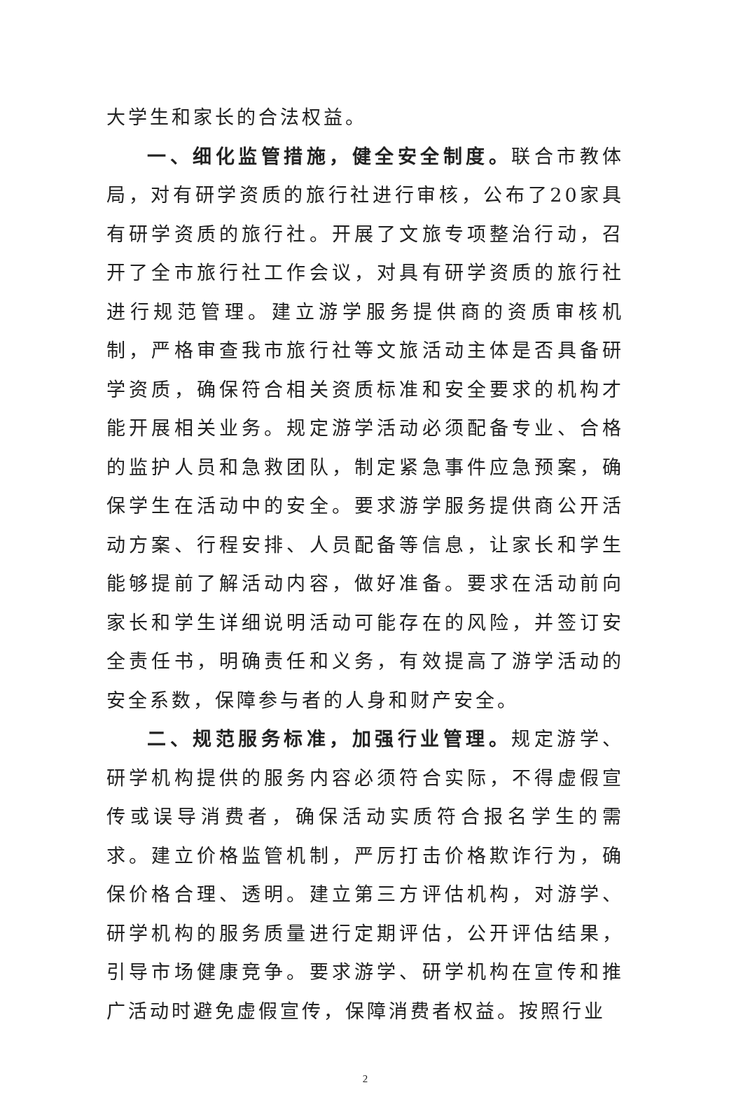大学生和家长的合法权益。
一、细化监管措施，健全安全制度。联合市教体局，对有研学资质的旅行社进行审核，公布了20家具有研学资质的旅行社。开展了文旅专项整治行动，召开了全市旅行社工作会议，对具有研学资质的旅行社进行规范管理。建立游学服务提供商的资质审核机制，严格审查我市旅行社等文旅活动主体是否具备研学资质，确保符合相关资质标准和安全要求的机构才能开展相关业务。规定游学活动必须配备专业、合格的监护人员和急救团队，制定紧急事件应急预案，确保学生在活动中的安全。要求游学服务提供商公开活动方案、行程安排、人员配备等信息，让家长和学生能够提前了解活动内容，做好准备。要求在活动前向家长和学生详细说明活动可能存在的风险，并签订安全责任书，明确责任和义务，有效提高了游学活动的安全系数，保障参与者的人身和财产安全。
二、规范服务标准，加强行业管理。规定游学、研学机构提供的服务内容必须符合实际，不得虚假宣传或误导消费者，确保活动实质符合报名学生的需求。建立价格监管机制，严厉打击价格欺诈行为，确保价格合理、透明。建立第三方评估机构，对游学、研学机构的服务质量进行定期评估，公开评估结果，引导市场健康竞争。要求游学、研学机构在宣传和推广活动时避免虚假宣传，保障消费者权益。按照行业
2